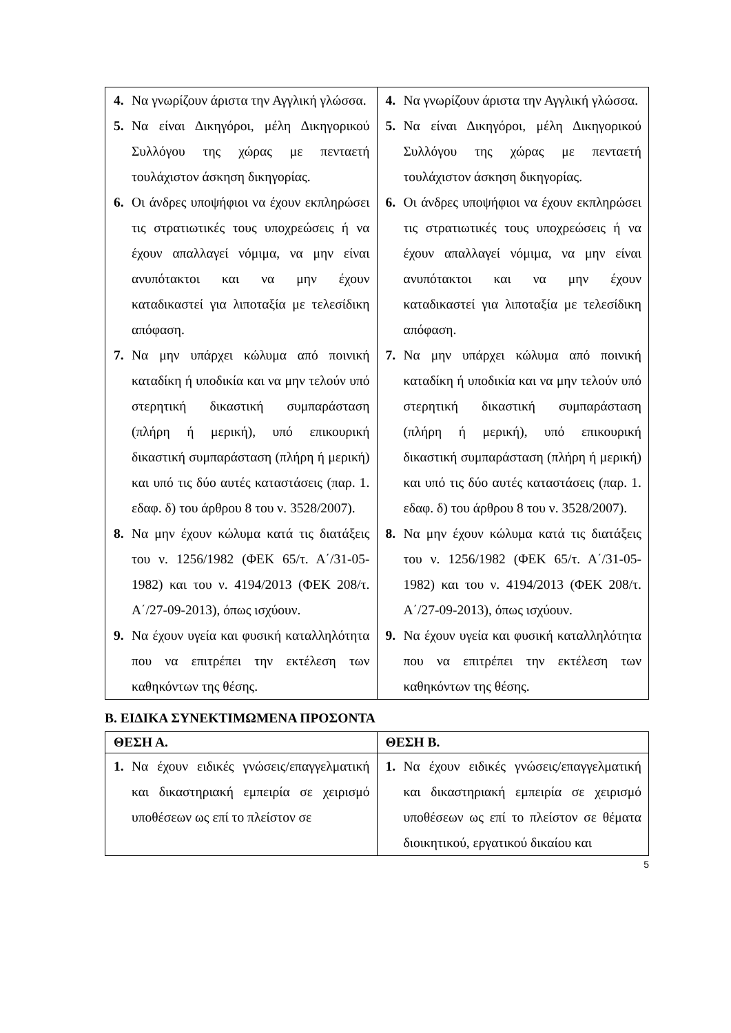| 4. Να γνωρίζουν άριστα την Αγγλική γλώσσα. 5. Να είναι Δικηγόροι, μέλη Δικηγορικού Συλλόγου της χώρας με πενταετή τουλάχιστον άσκηση δικηγορίας. 6. Οι άνδρες υποψήφιοι να έχουν εκπληρώσει τις στρατιωτικές τους υποχρεώσεις ή να έχουν απαλλαγεί νόμιμα, να μην είναι ανυπότακτοι και να μην έχουν καταδικαστεί για λιποταξία με τελεσίδικη απόφαση. 7. Να μην υπάρχει κώλυμα από ποινική καταδίκη ή υποδικία και να μην τελούν υπό στερητική δικαστική συμπαράσταση (πλήρη ή μερική), υπό επικουρική δικαστική συμπαράσταση (πλήρη ή μερική) και υπό τις δύο αυτές καταστάσεις (παρ. 1. εδαφ. δ) του άρθρου 8 του ν. 3528/2007). 8. Να μην έχουν κώλυμα κατά τις διατάξεις του ν. 1256/1982 (ΦΕΚ 65/τ. Α΄/31-05-1982) και του ν. 4194/2013 (ΦΕΚ 208/τ. Α΄/27-09-2013), όπως ισχύουν. 9. Να έχουν υγεία και φυσική καταλληλότητα που να επιτρέπει την εκτέλεση των καθηκόντων της θέσης. | 4. Να γνωρίζουν άριστα την Αγγλική γλώσσα. 5. Να είναι Δικηγόροι, μέλη Δικηγορικού Συλλόγου της χώρας με πενταετή τουλάχιστον άσκηση δικηγορίας. 6. Οι άνδρες υποψήφιοι να έχουν εκπληρώσει τις στρατιωτικές τους υποχρεώσεις ή να έχουν απαλλαγεί νόμιμα, να μην είναι ανυπότακτοι και να μην έχουν καταδικαστεί για λιποταξία με τελεσίδικη απόφαση. 7. Να μην υπάρχει κώλυμα από ποινική καταδίκη ή υποδικία και να μην τελούν υπό στερητική δικαστική συμπαράσταση (πλήρη ή μερική), υπό επικουρική δικαστική συμπαράσταση (πλήρη ή μερική) και υπό τις δύο αυτές καταστάσεις (παρ. 1. εδαφ. δ) του άρθρου 8 του ν. 3528/2007). 8. Να μην έχουν κώλυμα κατά τις διατάξεις του ν. 1256/1982 (ΦΕΚ 65/τ. Α΄/31-05-1982) και του ν. 4194/2013 (ΦΕΚ 208/τ. Α΄/27-09-2013), όπως ισχύουν. 9. Να έχουν υγεία και φυσική καταλληλότητα που να επιτρέπει την εκτέλεση των καθηκόντων της θέσης. |
Β. ΕΙΔΙΚΑ ΣΥΝΕΚΤΙΜΩΜΕΝΑ ΠΡΟΣΟΝΤΑ
| ΘΕΣΗ Α. | ΘΕΣΗ Β. |
| --- | --- |
| 1. Να έχουν ειδικές γνώσεις/επαγγελματική και δικαστηριακή εμπειρία σε χειρισμό υποθέσεων ως επί το πλείστον σε | 1. Να έχουν ειδικές γνώσεις/επαγγελματική και δικαστηριακή εμπειρία σε χειρισμό υποθέσεων ως επί το πλείστον σε θέματα διοικητικού, εργατικού δικαίου και |
5